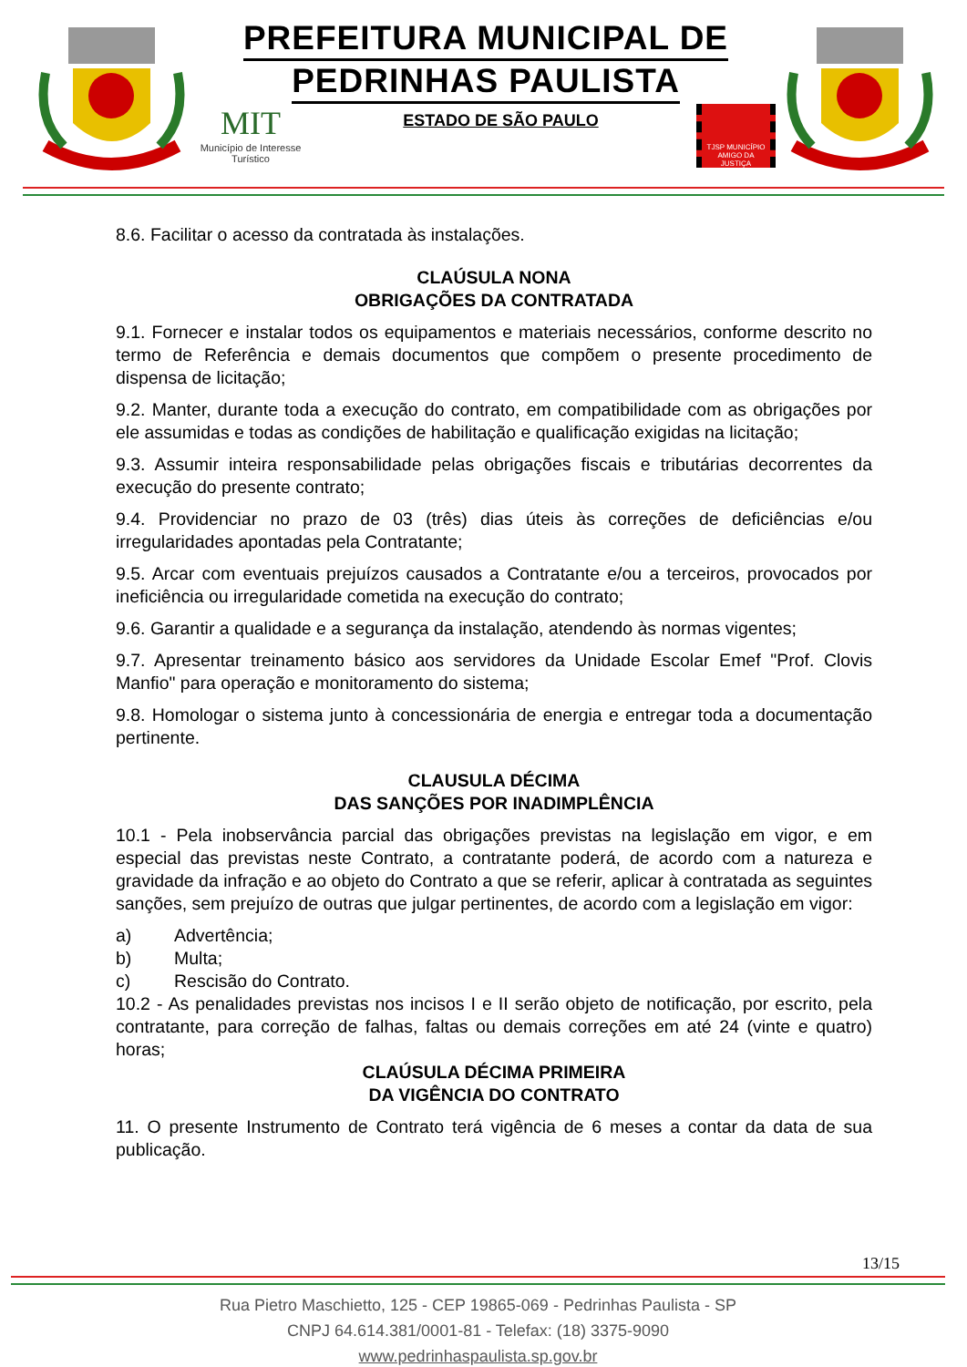PREFEITURA MUNICIPAL DE
PEDRINHAS PAULISTA
MIT
Município de Interesse Turístico
ESTADO DE SÃO PAULO
TJSP MUNICÍPIO AMIGO DA JUSTIÇA
8.6. Facilitar o acesso da contratada às instalações.
CLAÚSULA NONA
OBRIGAÇÕES DA CONTRATADA
9.1. Fornecer e instalar todos os equipamentos e materiais necessários, conforme descrito no termo de Referência e demais documentos que compõem o presente procedimento de dispensa de licitação;
9.2. Manter, durante toda a execução do contrato, em compatibilidade com as obrigações por ele assumidas e todas as condições de habilitação e qualificação exigidas na licitação;
9.3. Assumir inteira responsabilidade pelas obrigações fiscais e tributárias decorrentes da execução do presente contrato;
9.4. Providenciar no prazo de 03 (três) dias úteis às correções de deficiências e/ou irregularidades apontadas pela Contratante;
9.5. Arcar com eventuais prejuízos causados a Contratante e/ou a terceiros, provocados por ineficiência ou irregularidade cometida na execução do contrato;
9.6. Garantir a qualidade e a segurança da instalação, atendendo às normas vigentes;
9.7. Apresentar treinamento básico aos servidores da Unidade Escolar Emef "Prof. Clovis Manfio" para operação e monitoramento do sistema;
9.8. Homologar o sistema junto à concessionária de energia e entregar toda a documentação pertinente.
CLAUSULA DÉCIMA
DAS SANÇÕES POR INADIMPLÊNCIA
10.1 - Pela inobservância parcial das obrigações previstas na legislação em vigor, e em especial das previstas neste Contrato, a contratante poderá, de acordo com a natureza e gravidade da infração e ao objeto do Contrato a que se referir, aplicar à contratada as seguintes sanções, sem prejuízo de outras que julgar pertinentes, de acordo com a legislação em vigor:
a) Advertência;
b) Multa;
c) Rescisão do Contrato.
10.2 - As penalidades previstas nos incisos I e II serão objeto de notificação, por escrito, pela contratante, para correção de falhas, faltas ou demais correções em até 24 (vinte e quatro) horas;
CLAÚSULA DÉCIMA PRIMEIRA
DA VIGÊNCIA DO CONTRATO
11. O presente Instrumento de Contrato terá vigência de 6 meses a contar da data de sua publicação.
13/15
Rua Pietro Maschietto, 125 - CEP 19865-069 - Pedrinhas Paulista - SP
CNPJ 64.614.381/0001-81 - Telefax: (18) 3375-9090
www.pedrinhaspaulista.sp.gov.br